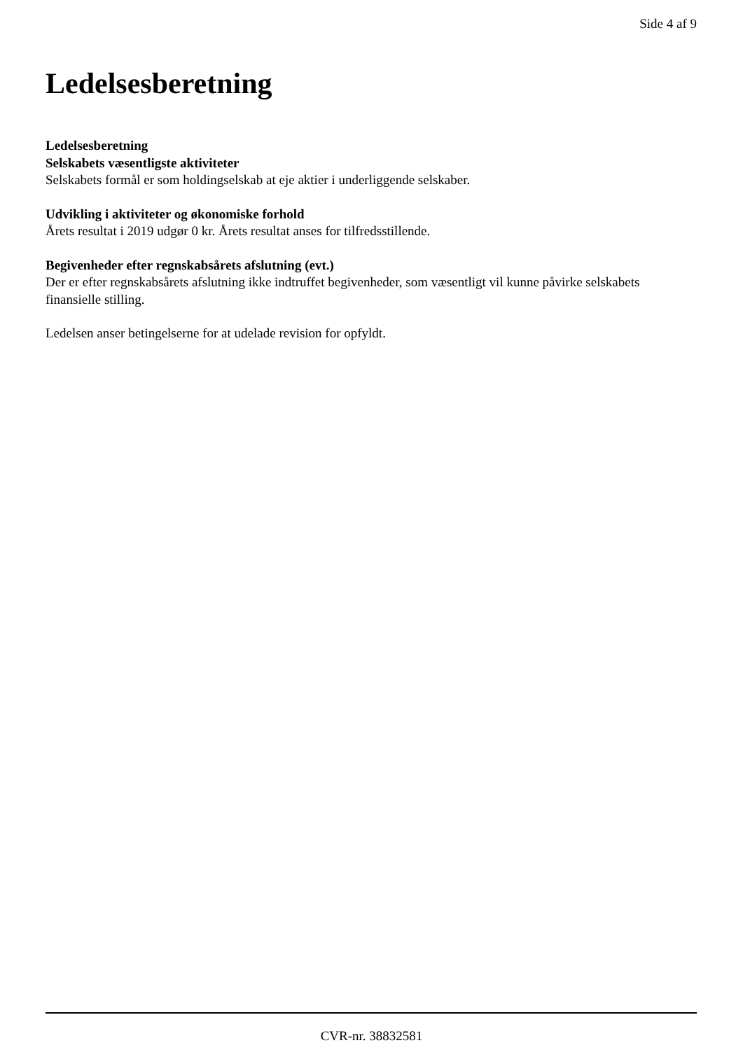Side 4 af 9
Ledelsesberetning
Ledelsesberetning
Selskabets væsentligste aktiviteter
Selskabets formål er som holdingselskab at eje aktier i underliggende selskaber.
Udvikling i aktiviteter og økonomiske forhold
Årets resultat i 2019 udgør 0 kr. Årets resultat anses for tilfredsstillende.
Begivenheder efter regnskabsårets afslutning (evt.)
Der er efter regnskabsårets afslutning ikke indtruffet begivenheder, som væsentligt vil kunne påvirke selskabets finansielle stilling.
Ledelsen anser betingelserne for at udelade revision for opfyldt.
CVR-nr. 38832581